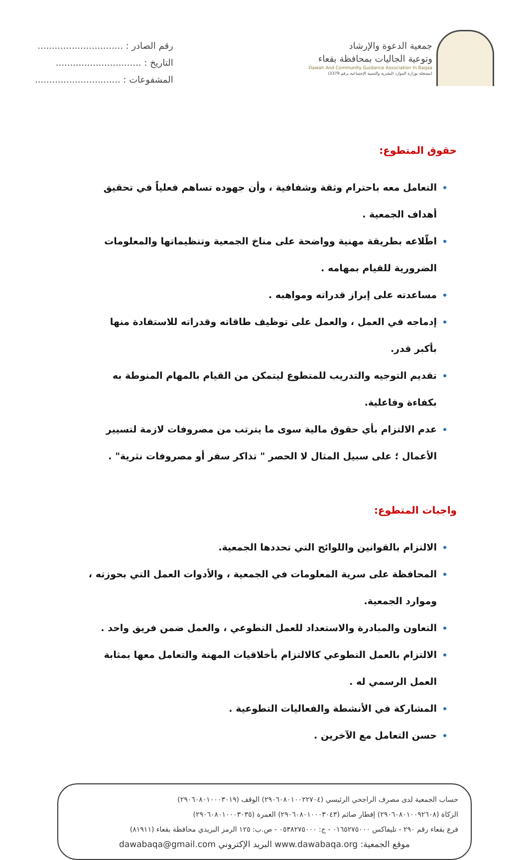جمعية الدعوة والإرشاد
وتوعية الجاليات بمحافظة بقعاء
Dawah And Community Guidance Association In Baqaa
(مسجلة بوزارة الموارد البشرية والتنمية الإجتماعية برقم 3379)
رقم الصادر : ..............................
التاريخ : ..............................
المشفوعات : ..............................
حقوق المتطوع:
التعامل معه باحترام وثقة وشفافية ، وأن جهوده تساهم فعلياً في تحقيق أهداف الجمعية .
اطّلاعه بطريقة مهنية وواضحة على مناخ الجمعية وتنظيماتها والمعلومات الضرورية للقيام بمهامه .
مساعدته على إبراز قدراته ومواهبه .
إدماجه في العمل ، والعمل على توظيف طاقاته وقدراته للاستفادة منها بأكبر قدر.
تقديم التوجيه والتدريب للمتطوع ليتمكن من القيام بالمهام المنوطة به بكفاءة وفاعلية.
عدم الالتزام بأي حقوق مالية سوى ما يترتب من مصروفات لازمة لتسيير الأعمال ؛ على سبيل المثال لا الحصر " تذاكر سفر أو مصروفات نثرية" .
واجبات المتطوع:
الالتزام بالقوانين واللوائح التي تحددها الجمعية.
المحافظة على سرية المعلومات في الجمعية ، والأدوات العمل التي بحوزته ، وموارد الجمعية.
التعاون والمبادرة والاستعداد للعمل التطوعي ، والعمل ضمن فريق واحد .
الالتزام بالعمل التطوعي كالالتزام بأخلاقيات المهنة والتعامل معها بمثابة العمل الرسمي له .
المشاركة في الأنشطة والفعاليات التطوعية .
حسن التعامل مع الآخرين .
حساب الجمعية لدى مصرف الراجحي الرئيسي (٢٩٠٦٠٨٠١٠٠٢٢٧٠٤) الوقف (٢٩٠٦٠٨٠١٠٠٠٣٠١٩)
الزكاة (٢٩٠٦٠٨٠١٠٠٩٢٦٠٨) إفطار صائم (٢٩٠٦٠٨٠١٠٠٠٣٠٤٣) العمرة (٢٩٠٦٠٨٠١٠٠٠٣٠٣٥)
فرع بقعاء رقم ٢٩٠ - تليفاكس ٠١٦٥٢٧٥٠٠٠ - ج: ٠٥٣٨٢٧٥٠٠٠ - ص.ب: ١٢٥ الرمز البريدي محافظة بقعاء (٨١٩١١)
dawabaqa@gmail.com البريد الإكتروني www.dawabaqa.org موقع الجمعية: